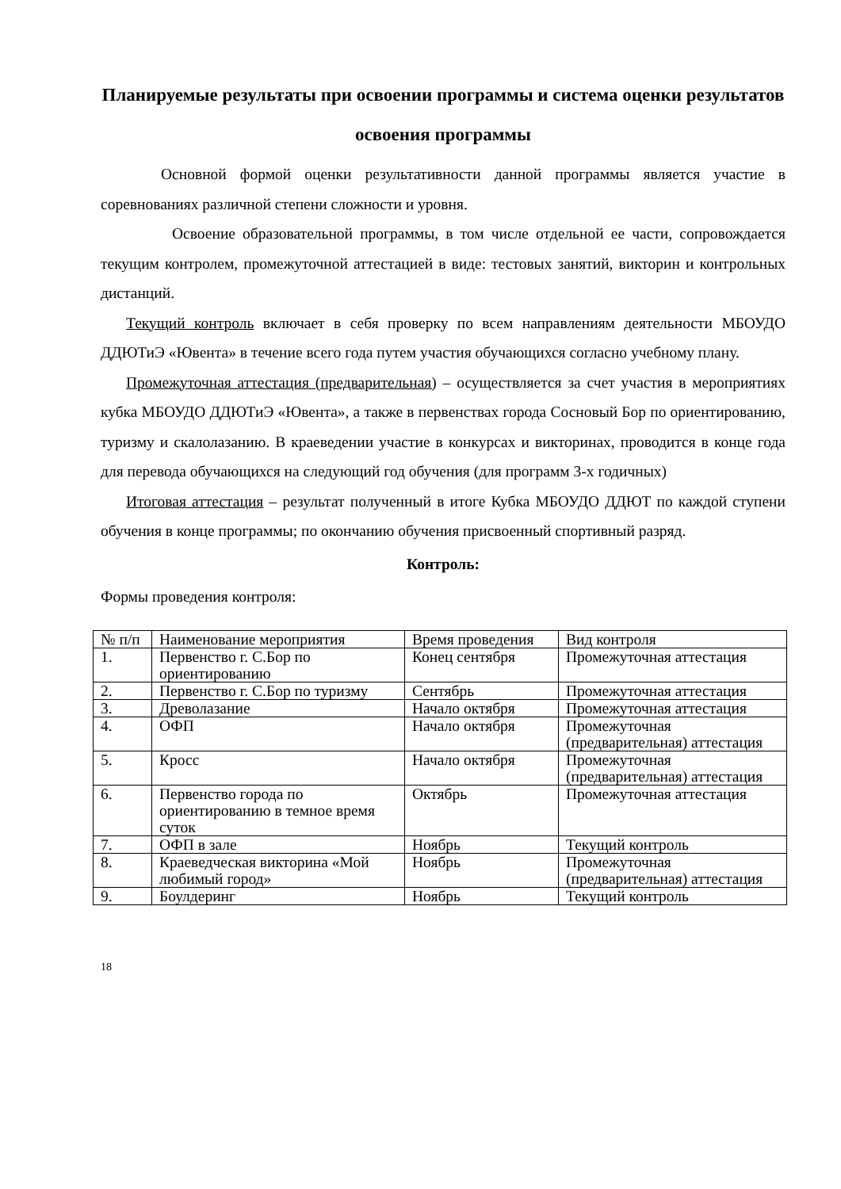Планируемые результаты при освоении программы и система оценки результатов освоения программы
Основной формой оценки результативности данной программы является участие в соревнованиях различной степени сложности и уровня.
Освоение образовательной программы, в том числе отдельной ее части, сопровождается текущим контролем, промежуточной аттестацией в виде: тестовых занятий, викторин и контрольных дистанций.
Текущий контроль включает в себя проверку по всем направлениям деятельности МБОУДО ДДЮТиЭ «Ювента» в течение всего года путем участия обучающихся согласно учебному плану.
Промежуточная аттестация (предварительная) – осуществляется за счет участия в мероприятиях кубка МБОУДО ДДЮТиЭ «Ювента», а также в первенствах города Сосновый Бор по ориентированию, туризму и скалолазанию. В краеведении участие в конкурсах и викторинах, проводится в конце года для перевода обучающихся на следующий год обучения (для программ 3-х годичных)
Итоговая аттестация – результат полученный в итоге Кубка МБОУДО ДДЮТ по каждой ступени обучения в конце программы; по окончанию обучения присвоенный спортивный разряд.
Контроль:
Формы проведения контроля:
| № п/п | Наименование мероприятия | Время проведения | Вид контроля |
| 1. | Первенство г. С.Бор по ориентированию | Конец сентября | Промежуточная аттестация |
| 2. | Первенство г. С.Бор по туризму | Сентябрь | Промежуточная аттестация |
| 3. | Древолазание | Начало октября | Промежуточная аттестация |
| 4. | ОФП | Начало октября | Промежуточная (предварительная) аттестация |
| 5. | Кросс | Начало октября | Промежуточная (предварительная) аттестация |
| 6. | Первенство города по ориентированию в темное время суток | Октябрь | Промежуточная аттестация |
| 7. | ОФП в зале | Ноябрь | Текущий контроль |
| 8. | Краеведческая викторина «Мой любимый город» | Ноябрь | Промежуточная (предварительная) аттестация |
| 9. | Боулдеринг | Ноябрь | Текущий контроль |
18